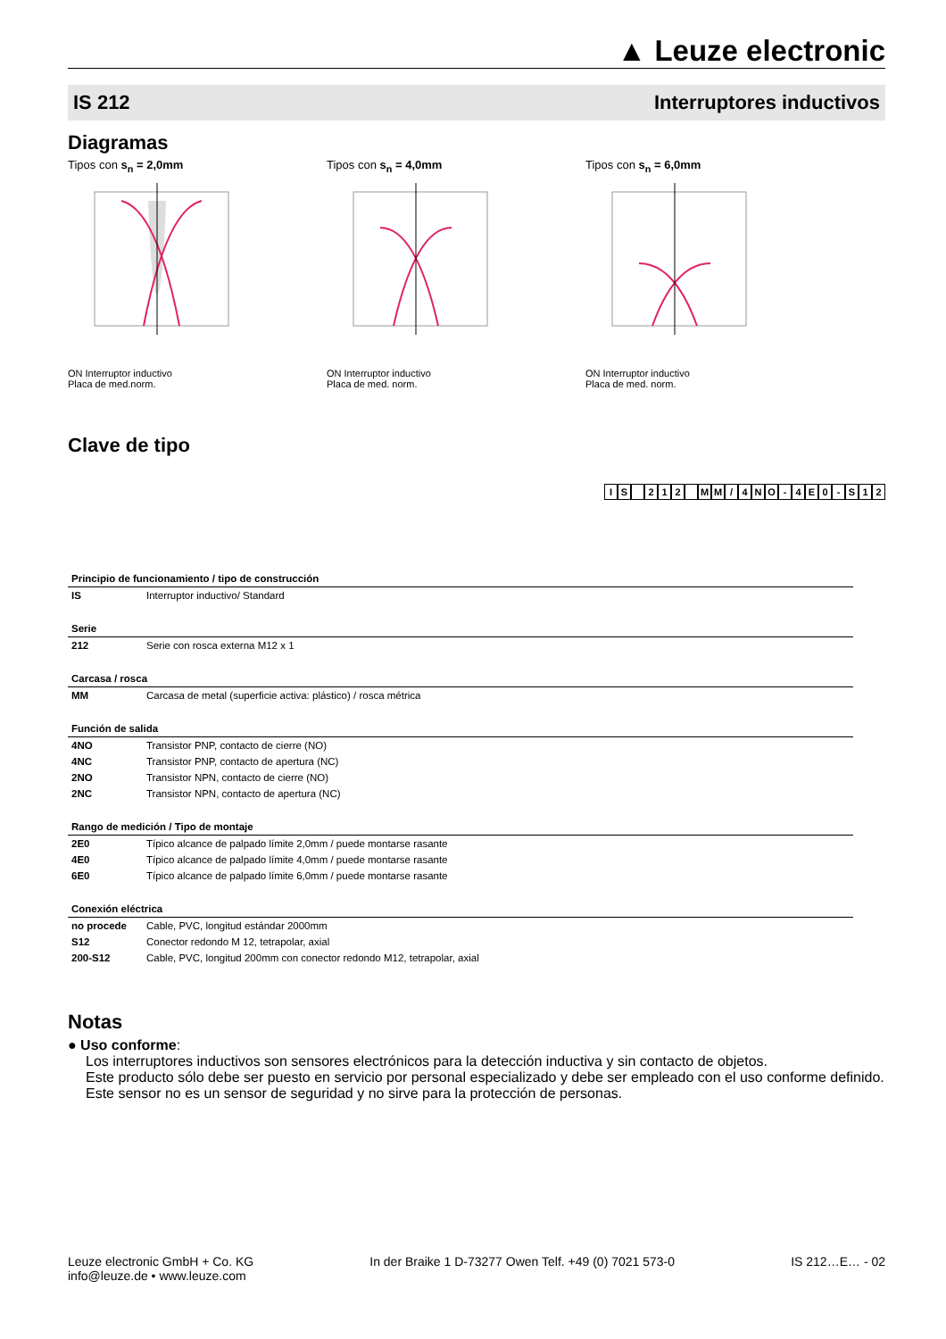▲ Leuze electronic
IS 212 Interruptores inductivos
Diagramas
Tipos con s<sub>n</sub> = 2,0mm
ON Interruptor inductivo
Placa de med.norm.
Tipos con s<sub>n</sub> = 4,0mm
ON Interruptor inductivo
Placa de med. norm.
Tipos con s<sub>n</sub> = 6,0mm
ON Interruptor inductivo
Placa de med. norm.
Clave de tipo
IS 212 MM / 4 NO - 4 E 0 - S 12
| Principio de funcionamiento / tipo de construcción | |
| --- | --- |
| IS | Interruptor inductivo/ Standard |
| Serie | |
| 212 | Serie con rosca externa M12 x 1 |
| Carcasa / rosca | |
| MM | Carcasa de metal (superficie activa: plástico) / rosca métrica |
| Función de salida | |
| 4NO | Transistor PNP, contacto de cierre (NO) |
| 4NC | Transistor PNP, contacto de apertura (NC) |
| 2NO | Transistor NPN, contacto de cierre (NO) |
| 2NC | Transistor NPN, contacto de apertura (NC) |
| Rango de medición / Tipo de montaje | |
| 2E0 | Típico alcance de palpado límite 2,0mm / puede montarse rasante |
| 4E0 | Típico alcance de palpado límite 4,0mm / puede montarse rasante |
| 6E0 | Típico alcance de palpado límite 6,0mm / puede montarse rasante |
| Conexión eléctrica | |
| no procede | Cable, PVC, longitud estándar 2000mm |
| S12 | Conector redondo M 12, tetrapolar, axial |
| 200-S12 | Cable, PVC, longitud 200mm con conector redondo M12, tetrapolar, axial |
Notas
● Uso conforme:
Los interruptores inductivos son sensores electrónicos para la detección inductiva y sin contacto de objetos.
Este producto sólo debe ser puesto en servicio por personal especializado y debe ser empleado con el uso conforme definido.
Este sensor no es un sensor de seguridad y no sirve para la protección de personas.
Leuze electronic GmbH + Co. KG
info@leuze.de • www.leuze.com In der Braike 1 D-73277 Owen Telf. +49 (0) 7021 573-0 IS 212…E… - 02